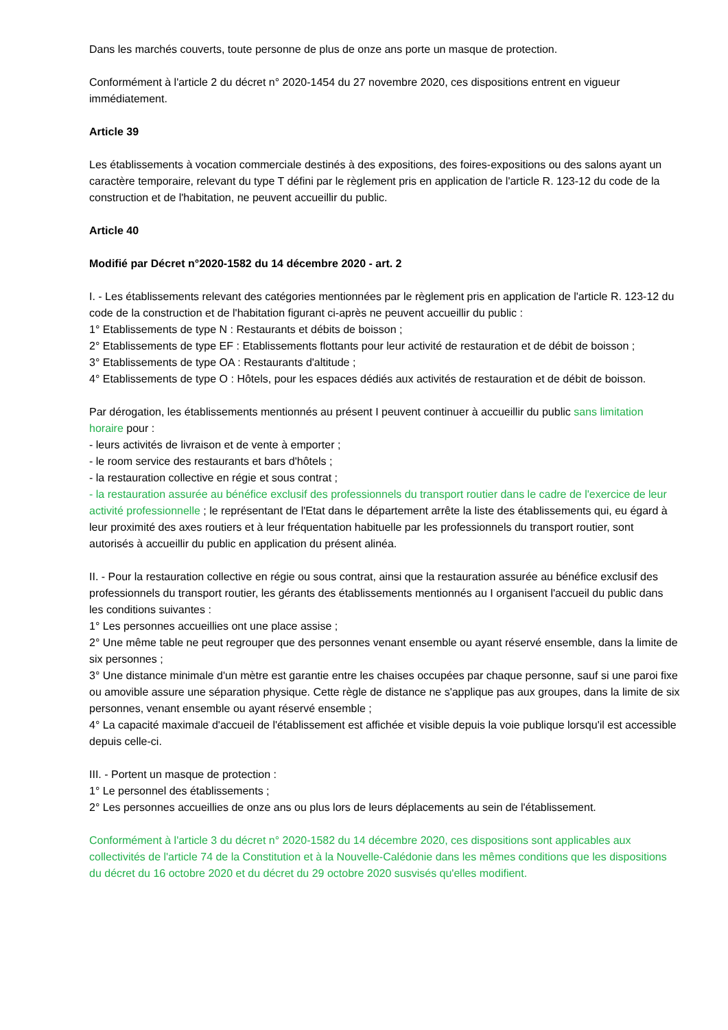Dans les marchés couverts, toute personne de plus de onze ans porte un masque de protection.
Conformément à l'article 2 du décret n° 2020-1454 du 27 novembre 2020, ces dispositions entrent en vigueur immédiatement.
Article 39
Les établissements à vocation commerciale destinés à des expositions, des foires-expositions ou des salons ayant un caractère temporaire, relevant du type T défini par le règlement pris en application de l'article R. 123-12 du code de la construction et de l'habitation, ne peuvent accueillir du public.
Article 40
Modifié par Décret n°2020-1582 du 14 décembre 2020 - art. 2
I. - Les établissements relevant des catégories mentionnées par le règlement pris en application de l'article R. 123-12 du code de la construction et de l'habitation figurant ci-après ne peuvent accueillir du public :
1° Etablissements de type N : Restaurants et débits de boisson ;
2° Etablissements de type EF : Etablissements flottants pour leur activité de restauration et de débit de boisson ;
3° Etablissements de type OA : Restaurants d'altitude ;
4° Etablissements de type O : Hôtels, pour les espaces dédiés aux activités de restauration et de débit de boisson.
Par dérogation, les établissements mentionnés au présent I peuvent continuer à accueillir du public sans limitation horaire pour :
- leurs activités de livraison et de vente à emporter ;
- le room service des restaurants et bars d'hôtels ;
- la restauration collective en régie et sous contrat ;
- la restauration assurée au bénéfice exclusif des professionnels du transport routier dans le cadre de l'exercice de leur activité professionnelle ; le représentant de l'Etat dans le département arrête la liste des établissements qui, eu égard à leur proximité des axes routiers et à leur fréquentation habituelle par les professionnels du transport routier, sont autorisés à accueillir du public en application du présent alinéa.
II. - Pour la restauration collective en régie ou sous contrat, ainsi que la restauration assurée au bénéfice exclusif des professionnels du transport routier, les gérants des établissements mentionnés au I organisent l'accueil du public dans les conditions suivantes :
1° Les personnes accueillies ont une place assise ;
2° Une même table ne peut regrouper que des personnes venant ensemble ou ayant réservé ensemble, dans la limite de six personnes ;
3° Une distance minimale d'un mètre est garantie entre les chaises occupées par chaque personne, sauf si une paroi fixe ou amovible assure une séparation physique. Cette règle de distance ne s'applique pas aux groupes, dans la limite de six personnes, venant ensemble ou ayant réservé ensemble ;
4° La capacité maximale d'accueil de l'établissement est affichée et visible depuis la voie publique lorsqu'il est accessible depuis celle-ci.
III. - Portent un masque de protection :
1° Le personnel des établissements ;
2° Les personnes accueillies de onze ans ou plus lors de leurs déplacements au sein de l'établissement.
Conformément à l'article 3 du décret n° 2020-1582 du 14 décembre 2020, ces dispositions sont applicables aux collectivités de l'article 74 de la Constitution et à la Nouvelle-Calédonie dans les mêmes conditions que les dispositions du décret du 16 octobre 2020 et du décret du 29 octobre 2020 susvisés qu'elles modifient.